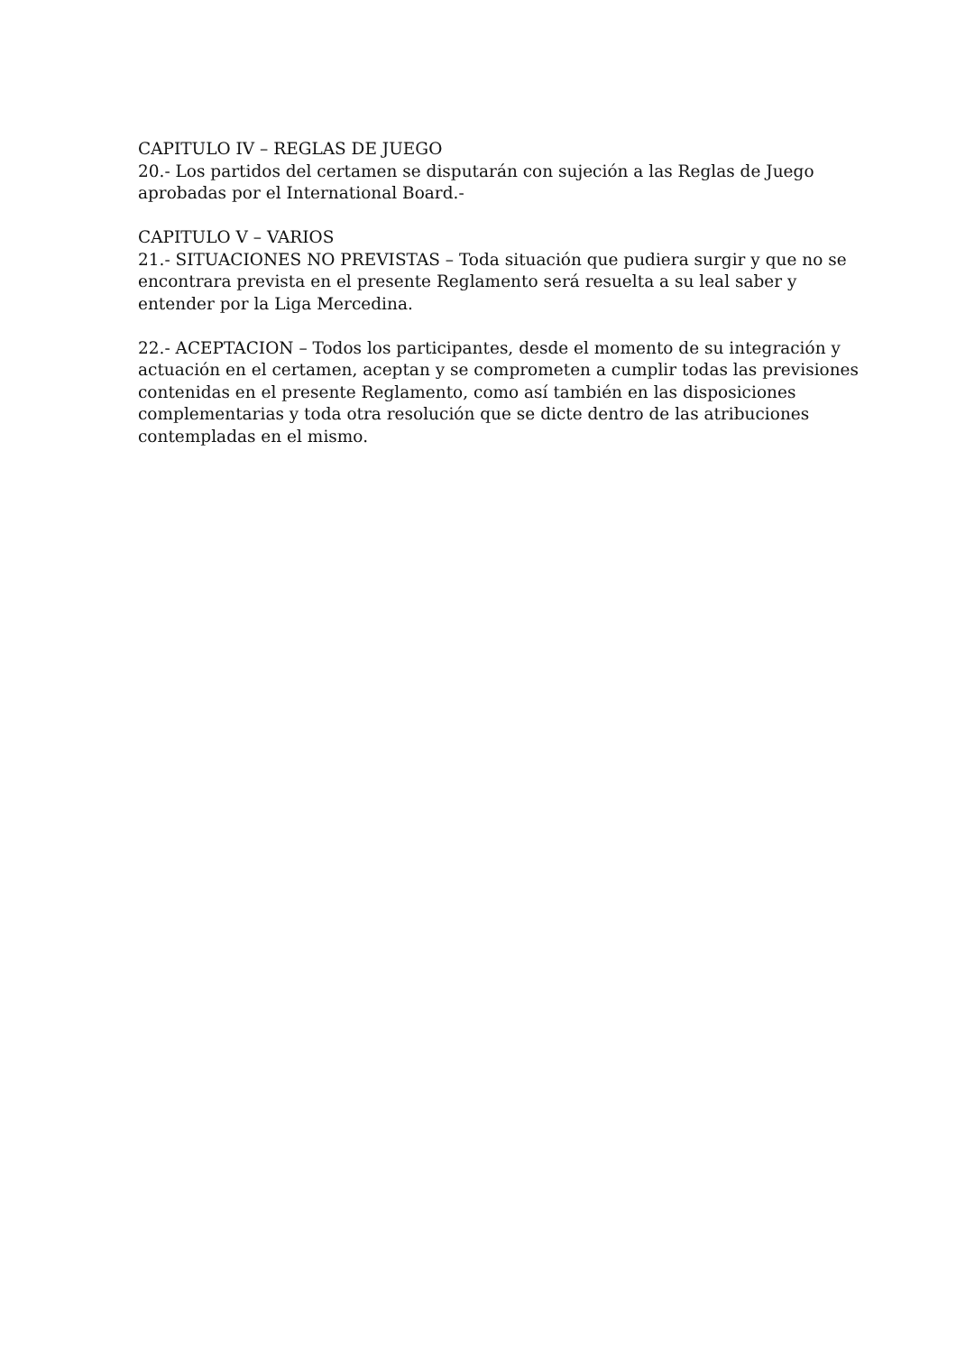CAPITULO IV – REGLAS DE JUEGO
20.- Los partidos del certamen se disputarán con sujeción a las Reglas de Juego aprobadas por el International Board.-
CAPITULO V – VARIOS
21.- SITUACIONES NO PREVISTAS – Toda situación que pudiera surgir y que no se encontrara prevista en el presente Reglamento será resuelta a su leal saber y entender por la Liga Mercedina.
22.- ACEPTACION – Todos los participantes, desde el momento de su integración y actuación en el certamen, aceptan y se comprometen a cumplir todas las previsiones contenidas en el presente Reglamento, como así también en las disposiciones complementarias y toda otra resolución que se dicte dentro de las atribuciones contempladas en el mismo.